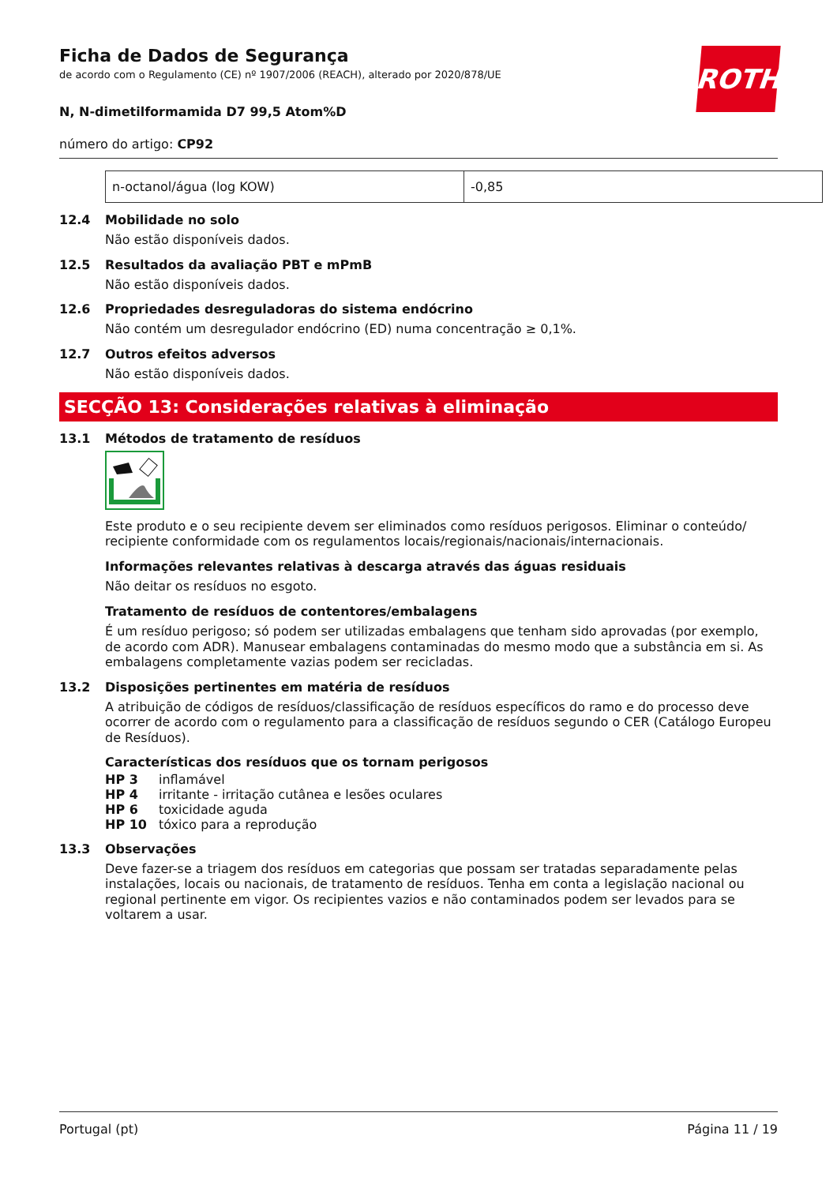ROTH
Ficha de Dados de Segurança
de acordo com o Regulamento (CE) nº 1907/2006 (REACH), alterado por 2020/878/UE
N, N-dimetilformamida D7 99,5 Atom%D
número do artigo: CP92
| n-octanol/água (log KOW) | -0,85 |
12.4 Mobilidade no solo
Não estão disponíveis dados.
12.5 Resultados da avaliação PBT e mPmB
Não estão disponíveis dados.
12.6 Propriedades desreguladoras do sistema endócrino
Não contém um desregulador endócrino (ED) numa concentração ≥ 0,1%.
12.7 Outros efeitos adversos
Não estão disponíveis dados.
SECÇÃO 13: Considerações relativas à eliminação
13.1 Métodos de tratamento de resíduos
Este produto e o seu recipiente devem ser eliminados como resíduos perigosos. Eliminar o conteúdo/ recipiente conformidade com os regulamentos locais/regionais/nacionais/internacionais.
Informações relevantes relativas à descarga através das águas residuais
Não deitar os resíduos no esgoto.
Tratamento de resíduos de contentores/embalagens
É um resíduo perigoso; só podem ser utilizadas embalagens que tenham sido aprovadas (por exemplo, de acordo com ADR). Manusear embalagens contaminadas do mesmo modo que a substância em si. As embalagens completamente vazias podem ser recicladas.
13.2 Disposições pertinentes em matéria de resíduos
A atribuição de códigos de resíduos/classificação de resíduos específicos do ramo e do processo deve ocorrer de acordo com o regulamento para a classificação de resíduos segundo o CER (Catálogo Europeu de Resíduos).
Características dos resíduos que os tornam perigosos
| HP 3 | inflamável |
| HP 4 | irritante - irritação cutânea e lesões oculares |
| HP 6 | toxicidade aguda |
| HP 10 | tóxico para a reprodução |
13.3 Observações
Deve fazer-se a triagem dos resíduos em categorias que possam ser tratadas separadamente pelas instalações, locais ou nacionais, de tratamento de resíduos. Tenha em conta a legislação nacional ou regional pertinente em vigor. Os recipientes vazios e não contaminados podem ser levados para se voltarem a usar.
Portugal (pt) Página 11 / 19